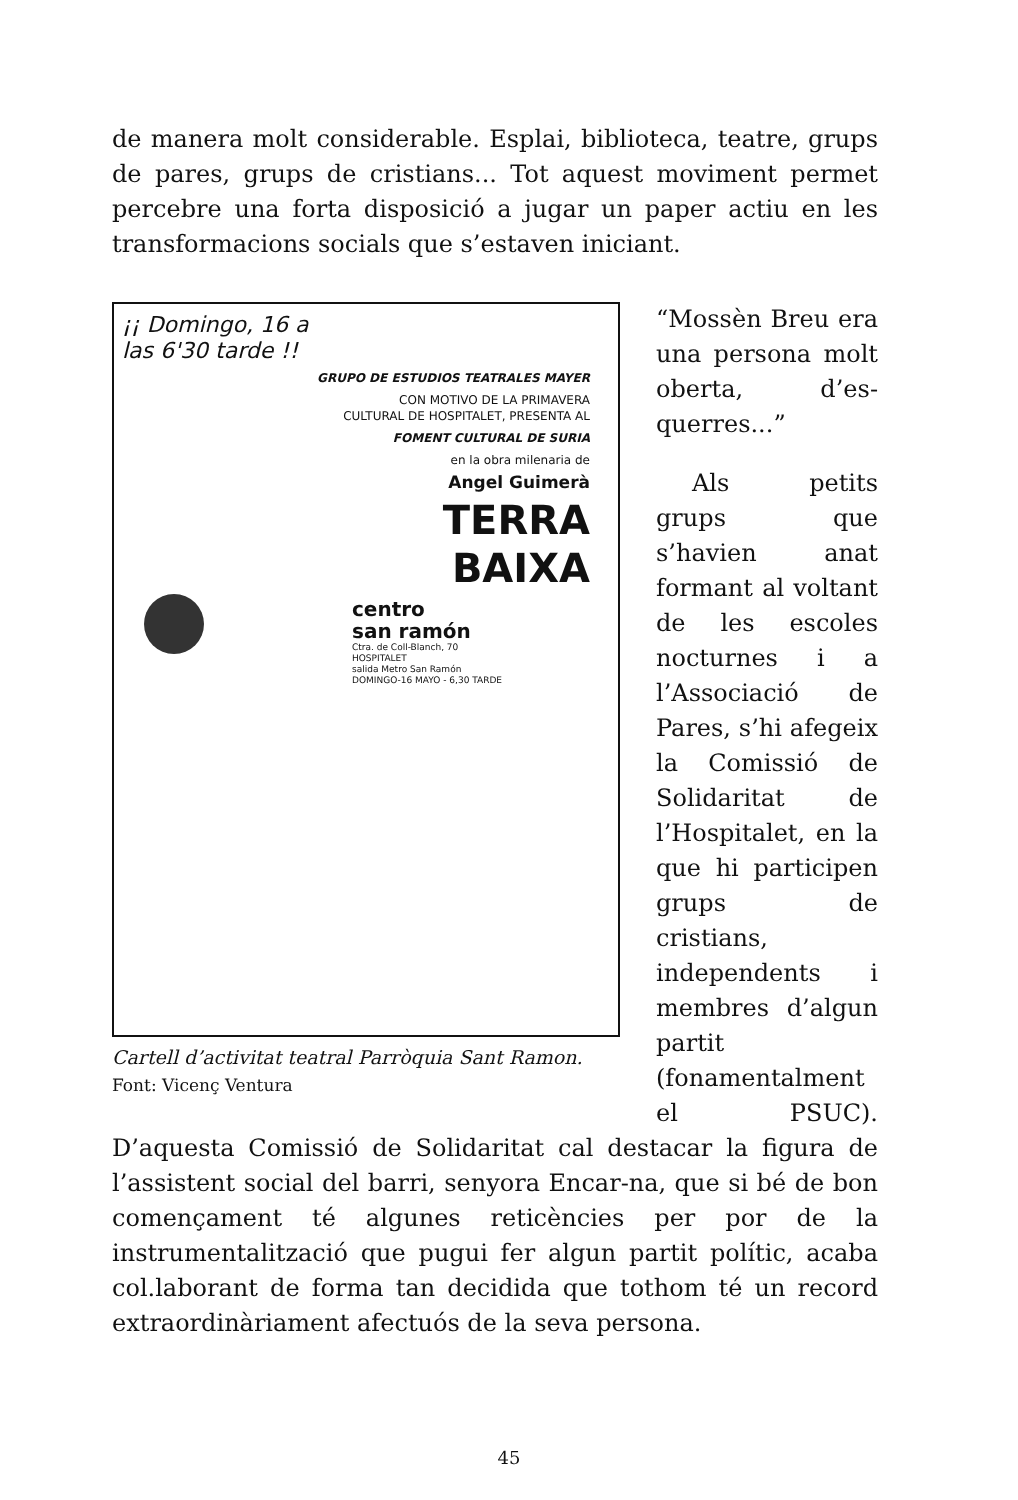de manera molt considerable. Esplai, biblioteca, teatre, grups de pares, grups de cristians... Tot aquest moviment permet percebre una forta disposició a jugar un paper actiu en les transformacions socials que s’estaven iniciant.
¡¡ Domingo, 16 a las 6'30 tarde !!
GRUPO DE ESTUDIOS TEATRALES MAYER
CON MOTIVO DE LA PRIMAVERA
CULTURAL DE HOSPITALET, PRESENTA AL
FOMENT CULTURAL DE SURIA
en la obra milenaria de
Angel Guimerà
TERRA
BAIXA
centro
san ramón
Ctra. de Coll-Blanch, 70
HOSPITALET
salida Metro San Ramón
DOMINGO-16 MAYO - 6,30 TARDE
Cartell d’activitat teatral Parròquia Sant Ramon.
Font: Vicenç Ventura
“Mossèn Breu era una persona molt oberta, d’es­querres...”
Als petits grups que s’havien anat formant al voltant de les escoles noc­turnes i a l’Associa­ció de Pares, s’hi afegeix la Comissió de Solidaritat de l’Hospitalet, en la que hi participen grups de cristians, independents i membres d’algun partit (fonamental­ment el PSUC). D’aquesta Comissió de Solidaritat cal destacar la figura de l’assistent social del barri, senyora Encar-na, que si bé de bon començament té algu­nes reticències per por de la instrumentalització que pugui fer algun partit polític, acaba col.laborant de forma tan decidida que tothom té un record extraordinàriament afectuós de la seva per­sona.
45